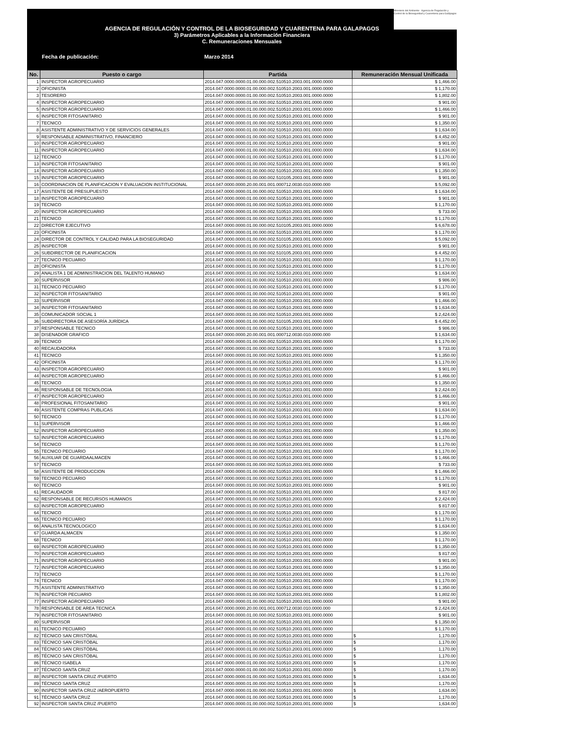Ministerio del Ambiente · Agencia de Regulación y Control de la Bioseguridad y Cuarentena para Galápagos
AGENCIA DE REGULACIÓN Y CONTROL DE LA BIOSEGURIDAD Y CUARENTENA PARA GALAPAGOS
3) Parámetros Aplicables a la Información Financiera
C. Remuneraciones Mensuales
Fecha de publicación: Marzo 2014
| No. | Puesto o cargo | Partida | Remuneración Mensual Unificada |
| --- | --- | --- | --- |
| 1 | INSPECTOR AGROPECUARIO | 2014.047.0000.0000.01.00.000.002.510510.2003.001.0000.0000 | $ 1,466.00 |
| 2 | OFICINISTA | 2014.047.0000.0000.01.00.000.002.510510.2003.001.0000.0000 | $ 1,170.00 |
| 3 | TESORERO | 2014.047.0000.0000.01.00.000.002.510510.2003.001.0000.0000 | $ 1,802.00 |
| 4 | INSPECTOR AGROPECUARIO | 2014.047.0000.0000.01.00.000.002.510510.2003.001.0000.0000 | $ 901.00 |
| 5 | INSPECTOR AGROPECUARIO | 2014.047.0000.0000.01.00.000.002.510510.2003.001.0000.0000 | $ 1,466.00 |
| 6 | INSPECTOR FITOSANITARIO | 2014.047.0000.0000.01.00.000.002.510510.2003.001.0000.0000 | $ 901.00 |
| 7 | TECNICO | 2014.047.0000.0000.01.00.000.002.510510.2003.001.0000.0000 | $ 1,350.00 |
| 8 | ASISTENTE ADMINISTRATIVO Y DE SERVICIOS GENERALES | 2014.047.0000.0000.01.00.000.002.510510.2003.001.0000.0000 | $ 1,634.00 |
| 9 | RESPONSABLE ADMINISTRATIVO, FINANCIERO | 2014.047.0000.0000.01.00.000.002.510510.2003.001.0000.0000 | $ 4,452.00 |
| 10 | INSPECTOR AGROPECUARIO | 2014.047.0000.0000.01.00.000.002.510510.2003.001.0000.0000 | $ 901.00 |
| 11 | INSPECTOR AGROPECUARIO | 2014.047.0000.0000.01.00.000.002.510510.2003.001.0000.0000 | $ 1,634.00 |
| 12 | TECNICO | 2014.047.0000.0000.01.00.000.002.510510.2003.001.0000.0000 | $ 1,170.00 |
| 13 | INSPECTOR FITOSANITARIO | 2014.047.0000.0000.01.00.000.002.510510.2003.001.0000.0000 | $ 901.00 |
| 14 | INSPECTOR AGROPECUARIO | 2014.047.0000.0000.01.00.000.002.510510.2003.001.0000.0000 | $ 1,350.00 |
| 15 | INSPECTOR AGROPECUARIO | 2014.047.0000.0000.01.00.000.002.510105.2003.001.0000.0000 | $ 901.00 |
| 16 | COORDINACION DE PLANIFICACION Y EVALUACION INSTITUCIONAL | 2014.047.0000.0000.20.00.001.001.000712.0030.010.0000.000 | $ 5,092.00 |
| 17 | ASISTENTE DE PRESUPUESTO | 2014.047.0000.0000.01.00.000.002.510510.2003.001.0000.0000 | $ 1,634.00 |
| 18 | INSPECTOR AGROPECUARIO | 2014.047.0000.0000.01.00.000.002.510510.2003.001.0000.0000 | $ 901.00 |
| 19 | TECNICO | 2014.047.0000.0000.01.00.000.002.510510.2003.001.0000.0000 | $ 1,170.00 |
| 20 | INSPECTOR AGROPECUARIO | 2014.047.0000.0000.01.00.000.002.510510.2003.001.0000.0000 | $ 733.00 |
| 21 | TECNICO | 2014.047.0000.0000.01.00.000.002.510510.2003.001.0000.0000 | $ 1,170.00 |
| 22 | DIRECTOR EJECUTIVO | 2014.047.0000.0000.01.00.000.002.510105.2003.001.0000.0000 | $ 6,678.00 |
| 23 | OFICINISTA | 2014.047.0000.0000.01.00.000.002.510510.2003.001.0000.0000 | $ 1,170.00 |
| 24 | DIRECTOR DE CONTROL Y CALIDAD PARA LA BIOSEGURIDAD | 2014.047.0000.0000.01.00.000.002.510105.2003.001.0000.0000 | $ 5,092.00 |
| 25 | INSPECTOR | 2014.047.0000.0000.01.00.000.002.510510.2003.001.0000.0000 | $ 901.00 |
| 26 | SUBDIRECTOR DE PLANIFICACION | 2014.047.0000.0000.01.00.000.002.510105.2003.001.0000.0000 | $ 4,452.00 |
| 27 | TECNICO PECUARIO | 2014.047.0000.0000.01.00.000.002.510510.2003.001.0000.0000 | $ 1,170.00 |
| 28 | OFICINISTA | 2014.047.0000.0000.01.00.000.002.510510.2003.001.0000.0000 | $ 1,170.00 |
| 29 | ANALISTA 1 DE ADMINISTRACION DEL TALENTO HUMANO | 2014.047.0000.0000.01.00.000.002.510510.2003.001.0000.0000 | $ 1,634.00 |
| 30 | SUPERVISOR | 2014.047.0000.0000.01.00.000.002.510510.2003.001.0000.0000 | $ 986.00 |
| 31 | TECNICO PECUARIO | 2014.047.0000.0000.01.00.000.002.510510.2003.001.0000.0000 | $ 1,170.00 |
| 32 | INSPECTOR FITOSANITARIO | 2014.047.0000.0000.01.00.000.002.510510.2003.001.0000.0000 | $ 901.00 |
| 33 | SUPERVISOR | 2014.047.0000.0000.01.00.000.002.510510.2003.001.0000.0000 | $ 1,466.00 |
| 34 | INSPECTOR FITOSANITARIO | 2014.047.0000.0000.01.00.000.002.510510.2003.001.0000.0000 | $ 1,634.00 |
| 35 | COMUNICADOR SOCIAL 1 | 2014.047.0000.0000.01.00.000.002.510510.2003.001.0000.0000 | $ 2,424.00 |
| 36 | SUBDIRECTORA DE ASESORÍA JURÍDICA | 2014.047.0000.0000.01.00.000.002.510105.2003.001.0000.0000 | $ 4,452.00 |
| 37 | RESPONSABLE TECNICO | 2014.047.0000.0000.01.00.000.002.510510.2003.001.0000.0000 | $ 986.00 |
| 38 | DISENADOR GRAFICO | 2014.047.0000.0000.20.00.001.001.000712.0030.010.0000.000 | $ 1,634.00 |
| 39 | TECNICO | 2014.047.0000.0000.01.00.000.002.510510.2003.001.0000.0000 | $ 1,170.00 |
| 40 | RECAUDADORA | 2014.047.0000.0000.01.00.000.002.510510.2003.001.0000.0000 | $ 733.00 |
| 41 | TECNICO | 2014.047.0000.0000.01.00.000.002.510510.2003.001.0000.0000 | $ 1,350.00 |
| 42 | OFICINISTA | 2014.047.0000.0000.01.00.000.002.510510.2003.001.0000.0000 | $ 1,170.00 |
| 43 | INSPECTOR AGROPECUARIO | 2014.047.0000.0000.01.00.000.002.510510.2003.001.0000.0000 | $ 901.00 |
| 44 | INSPECTOR AGROPECUARIO | 2014.047.0000.0000.01.00.000.002.510510.2003.001.0000.0000 | $ 1,466.00 |
| 45 | TECNICO | 2014.047.0000.0000.01.00.000.002.510510.2003.001.0000.0000 | $ 1,350.00 |
| 46 | RESPONSABLE DE TECNOLOGIA | 2014.047.0000.0000.01.00.000.002.510510.2003.001.0000.0000 | $ 2,424.00 |
| 47 | INSPECTOR AGROPECUARIO | 2014.047.0000.0000.01.00.000.002.510510.2003.001.0000.0000 | $ 1,466.00 |
| 48 | PROFESIONAL FITOSANITARIO | 2014.047.0000.0000.01.00.000.002.510510.2003.001.0000.0000 | $ 901.00 |
| 49 | ASISTENTE COMPRAS PUBLICAS | 2014.047.0000.0000.01.00.000.002.510510.2003.001.0000.0000 | $ 1,634.00 |
| 50 | TECNICO | 2014.047.0000.0000.01.00.000.002.510510.2003.001.0000.0000 | $ 1,170.00 |
| 51 | SUPERVISOR | 2014.047.0000.0000.01.00.000.002.510510.2003.001.0000.0000 | $ 1,466.00 |
| 52 | INSPECTOR AGROPECUARIO | 2014.047.0000.0000.01.00.000.002.510510.2003.001.0000.0000 | $ 1,350.00 |
| 53 | INSPECTOR AGROPECUARIO | 2014.047.0000.0000.01.00.000.002.510510.2003.001.0000.0000 | $ 1,170.00 |
| 54 | TECNICO | 2014.047.0000.0000.01.00.000.002.510510.2003.001.0000.0000 | $ 1,170.00 |
| 55 | TECNICO PECUARIO | 2014.047.0000.0000.01.00.000.002.510510.2003.001.0000.0000 | $ 1,170.00 |
| 56 | AUXILIAR DE GUARDAALMACEN | 2014.047.0000.0000.01.00.000.002.510510.2003.001.0000.0000 | $ 1,466.00 |
| 57 | TECNICO | 2014.047.0000.0000.01.00.000.002.510510.2003.001.0000.0000 | $ 733.00 |
| 58 | ASISTENTE DE PRODUCCION | 2014.047.0000.0000.01.00.000.002.510510.2003.001.0000.0000 | $ 1,466.00 |
| 59 | TECNICO PECUARIO | 2014.047.0000.0000.01.00.000.002.510510.2003.001.0000.0000 | $ 1,170.00 |
| 60 | TECNICO | 2014.047.0000.0000.01.00.000.002.510510.2003.001.0000.0000 | $ 901.00 |
| 61 | RECAUDADOR | 2014.047.0000.0000.01.00.000.002.510510.2003.001.0000.0000 | $ 817.00 |
| 62 | RESPONSABLE DE RECURSOS HUMANOS | 2014.047.0000.0000.01.00.000.002.510510.2003.001.0000.0000 | $ 2,424.00 |
| 63 | INSPECTOR AGROPECUARIO | 2014.047.0000.0000.01.00.000.002.510510.2003.001.0000.0000 | $ 817.00 |
| 64 | TECNICO | 2014.047.0000.0000.01.00.000.002.510510.2003.001.0000.0000 | $ 1,170.00 |
| 65 | TECNICO PECUARIO | 2014.047.0000.0000.01.00.000.002.510510.2003.001.0000.0000 | $ 1,170.00 |
| 66 | ANALISTA TECNOLOGICO | 2014.047.0000.0000.01.00.000.002.510510.2003.001.0000.0000 | $ 1,634.00 |
| 67 | GUARDA ALMACEN | 2014.047.0000.0000.01.00.000.002.510510.2003.001.0000.0000 | $ 1,350.00 |
| 68 | TECNICO | 2014.047.0000.0000.01.00.000.002.510510.2003.001.0000.0000 | $ 1,170.00 |
| 69 | INSPECTOR AGROPECUARIO | 2014.047.0000.0000.01.00.000.002.510510.2003.001.0000.0000 | $ 1,350.00 |
| 70 | INSPECTOR AGROPECUARIO | 2014.047.0000.0000.01.00.000.002.510510.2003.001.0000.0000 | $ 817.00 |
| 71 | INSPECTOR AGROPECUARIO | 2014.047.0000.0000.01.00.000.002.510510.2003.001.0000.0000 | $ 901.00 |
| 72 | INSPECTOR AGROPECUARIO | 2014.047.0000.0000.01.00.000.002.510510.2003.001.0000.0000 | $ 1,350.00 |
| 73 | TECNICO | 2014.047.0000.0000.01.00.000.002.510510.2003.001.0000.0000 | $ 1,170.00 |
| 74 | TECNICO | 2014.047.0000.0000.01.00.000.002.510510.2003.001.0000.0000 | $ 1,170.00 |
| 75 | ASISTENTE ADMINISTRATIVO | 2014.047.0000.0000.01.00.000.002.510510.2003.001.0000.0000 | $ 1,350.00 |
| 76 | INSPECTOR PECUARIO | 2014.047.0000.0000.01.00.000.002.510510.2003.001.0000.0000 | $ 1,802.00 |
| 77 | INSPECTOR AGROPECUARIO | 2014.047.0000.0000.01.00.000.002.510510.2003.001.0000.0000 | $ 901.00 |
| 78 | RESPONSABLE DE AREA TECNICA | 2014.047.0000.0000.20.00.001.001.000712.0030.010.0000.000 | $ 2,424.00 |
| 79 | INSPECTOR FITOSANITARIO | 2014.047.0000.0000.01.00.000.002.510510.2003.001.0000.0000 | $ 901.00 |
| 80 | SUPERVISOR | 2014.047.0000.0000.01.00.000.002.510510.2003.001.0000.0000 | $ 1,350.00 |
| 81 | TECNICO PECUARIO | 2014.047.0000.0000.01.00.000.002.510510.2003.001.0000.0000 | $ 1,170.00 |
| 82 | TÉCNICO SAN CRISTÓBAL | 2014.047.0000.0000.01.00.000.002.510510.2003.001.0000.0000 | $ 1,170.00 |
| 83 | TÉCNICO SAN CRISTÓBAL | 2014.047.0000.0000.01.00.000.002.510510.2003.001.0000.0000 | $ 1,170.00 |
| 84 | TÉCNICO SAN CRISTÓBAL | 2014.047.0000.0000.01.00.000.002.510510.2003.001.0000.0000 | $ 1,170.00 |
| 85 | TÉCNICO SAN CRISTÓBAL | 2014.047.0000.0000.01.00.000.002.510510.2003.001.0000.0000 | $ 1,170.00 |
| 86 | TÉCNICO ISABELA | 2014.047.0000.0000.01.00.000.002.510510.2003.001.0000.0000 | $ 1,170.00 |
| 87 | TÉCNICO SANTA CRUZ | 2014.047.0000.0000.01.00.000.002.510510.2003.001.0000.0000 | $ 1,170.00 |
| 88 | INSPECTOR SANTA CRUZ /PUERTO | 2014.047.0000.0000.01.00.000.002.510510.2003.001.0000.0000 | $ 1,634.00 |
| 89 | TÉCNICO SANTA CRUZ | 2014.047.0000.0000.01.00.000.002.510510.2003.001.0000.0000 | $ 1,170.00 |
| 90 | INSPECTOR SANTA CRUZ /AEROPUERTO | 2014.047.0000.0000.01.00.000.002.510510.2003.001.0000.0000 | $ 1,634.00 |
| 91 | TÉCNICO SANTA CRUZ | 2014.047.0000.0000.01.00.000.002.510510.2003.001.0000.0000 | $ 1,170.00 |
| 92 | INSPECTOR SANTA CRUZ /PUERTO | 2014.047.0000.0000.01.00.000.002.510510.2003.001.0000.0000 | $ 1,634.00 |